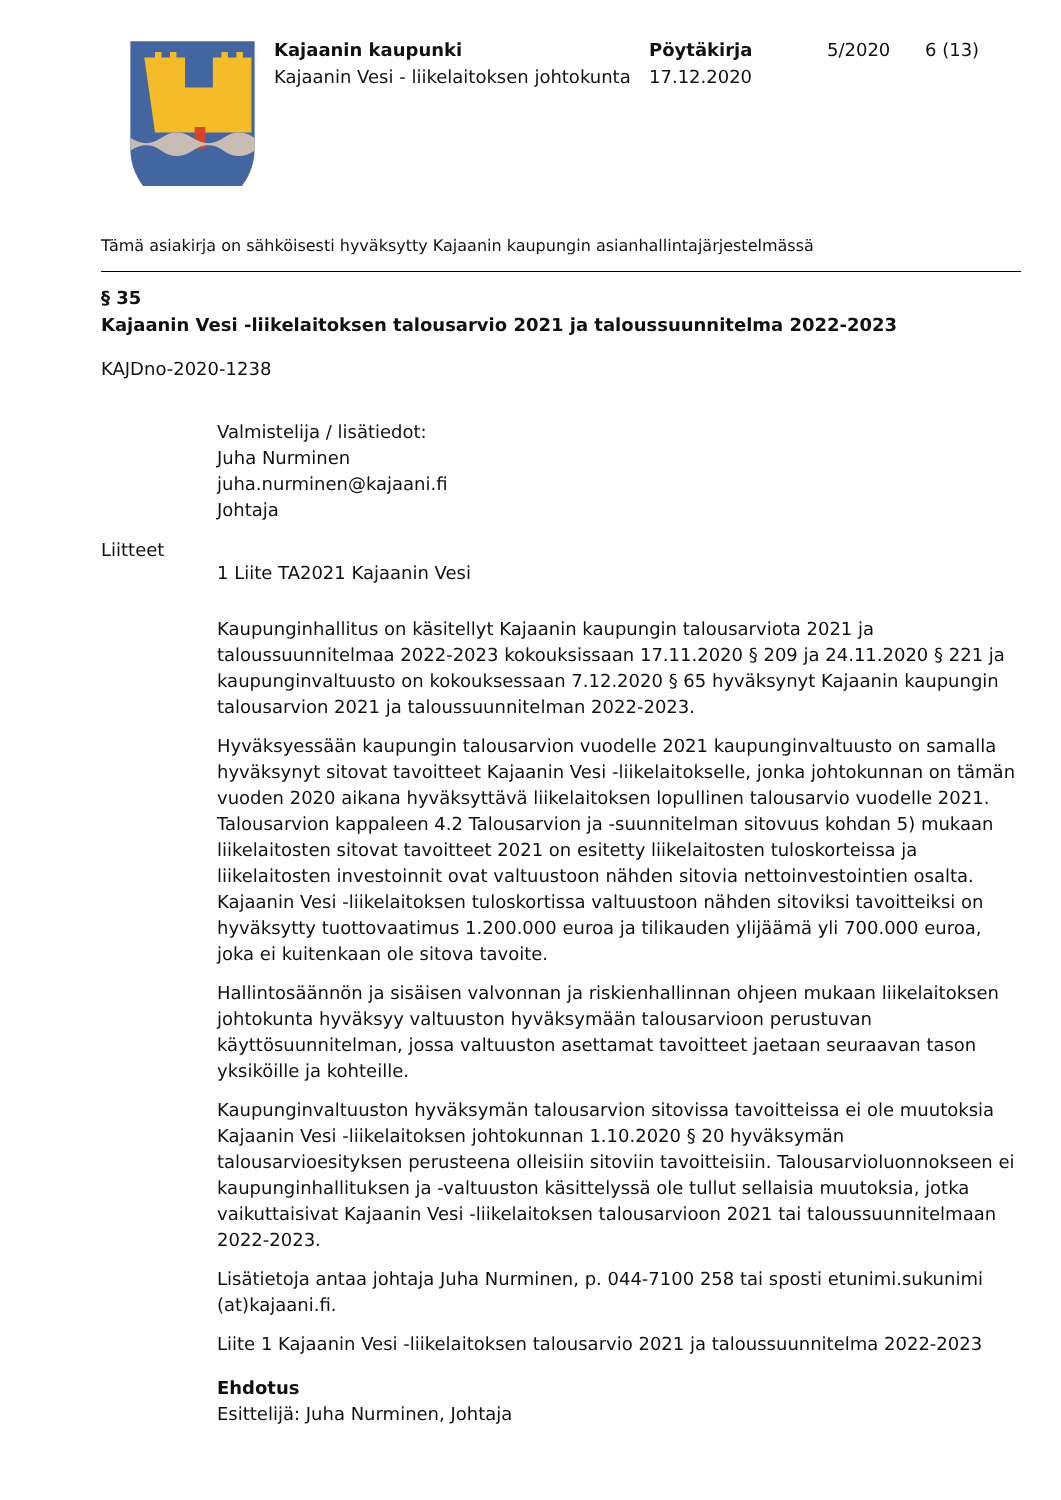Kajaanin kaupunki
Kajaanin Vesi - liikelaitoksen johtokunta
Pöytäkirja
17.12.2020
5/2020 6 (13)
Tämä asiakirja on sähköisesti hyväksytty Kajaanin kaupungin asianhallintajärjestelmässä
§ 35
Kajaanin Vesi -liikelaitoksen talousarvio 2021 ja taloussuunnitelma 2022-2023
KAJDno-2020-1238
Valmistelija / lisätiedot:
Juha Nurminen
juha.nurminen@kajaani.fi
Johtaja
Liitteet
1 Liite TA2021 Kajaanin Vesi
Kaupunginhallitus on käsitellyt Kajaanin kaupungin talousarviota 2021 ja taloussuunnitelmaa 2022-2023 kokouksissaan 17.11.2020 § 209 ja 24.11.2020 § 221 ja kaupunginvaltuusto on kokouksessaan 7.12.2020 § 65 hyväksynyt Kajaanin kaupungin talousarvion 2021 ja taloussuunnitelman 2022-2023.
Hyväksyessään kaupungin talousarvion vuodelle 2021 kaupunginvaltuusto on samalla hyväksynyt sitovat tavoitteet Kajaanin Vesi -liikelaitokselle, jonka johtokunnan on tämän vuoden 2020 aikana hyväksyttävä liikelaitoksen lopullinen talousarvio vuodelle 2021. Talousarvion kappaleen 4.2 Talousarvion ja -suunnitelman sitovuus kohdan 5) mukaan liikelaitosten sitovat tavoitteet 2021 on esitetty liikelaitosten tuloskorteissa ja liikelaitosten investoinnit ovat valtuustoon nähden sitovia nettoinvestointien osalta. Kajaanin Vesi -liikelaitoksen tuloskortissa valtuustoon nähden sitoviksi tavoitteiksi on hyväksytty tuottovaatimus 1.200.000 euroa ja tilikauden ylijäämä yli 700.000 euroa, joka ei kuitenkaan ole sitova tavoite.
Hallintosäännön ja sisäisen valvonnan ja riskienhallinnan ohjeen mukaan liikelaitoksen johtokunta hyväksyy valtuuston hyväksymään talousarvioon perustuvan käyttösuunnitelman, jossa valtuuston asettamat tavoitteet jaetaan seuraavan tason yksiköille ja kohteille.
Kaupunginvaltuuston hyväksymän talousarvion sitovissa tavoitteissa ei ole muutoksia Kajaanin Vesi -liikelaitoksen johtokunnan 1.10.2020 § 20 hyväksymän talousarvioesityksen perusteena olleisiin sitoviin tavoitteisiin. Talousarvioluonnokseen ei kaupunginhallituksen ja -valtuuston käsittelyssä ole tullut sellaisia muutoksia, jotka vaikuttaisivat Kajaanin Vesi -liikelaitoksen talousarvioon 2021 tai taloussuunnitelmaan 2022-2023.
Lisätietoja antaa johtaja Juha Nurminen, p. 044-7100 258 tai sposti etunimi.sukunimi (at)kajaani.fi.
Liite 1 Kajaanin Vesi -liikelaitoksen talousarvio 2021 ja taloussuunnitelma 2022-2023
Ehdotus
Esittelijä: Juha Nurminen, Johtaja